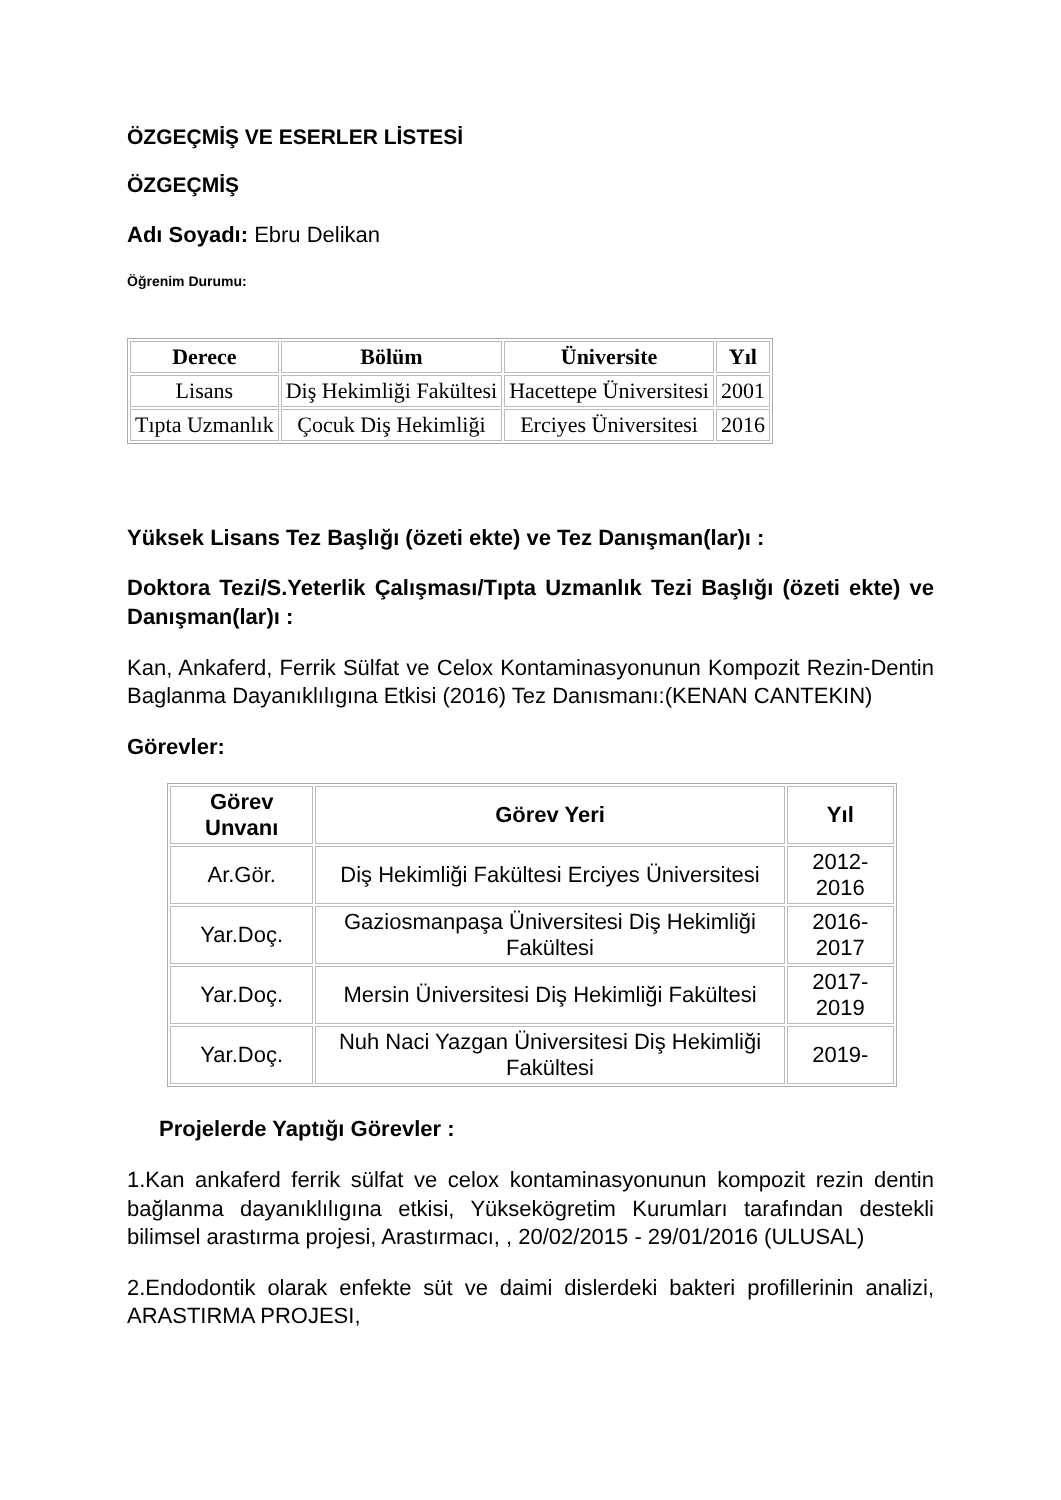ÖZGEÇMİŞ VE ESERLER LİSTESİ
ÖZGEÇMİŞ
Adı Soyadı: Ebru Delikan
Öğrenim Durumu:
| Derece | Bölüm | Üniversite | Yıl |
| --- | --- | --- | --- |
| Lisans | Diş Hekimliği Fakültesi | Hacettepe Üniversitesi | 2001 |
| Tıpta Uzmanlık | Çocuk Diş Hekimliği | Erciyes Üniversitesi | 2016 |
Yüksek Lisans Tez Başlığı (özeti ekte) ve Tez Danışman(lar)ı :
Doktora Tezi/S.Yeterlik Çalışması/Tıpta Uzmanlık Tezi Başlığı (özeti ekte) ve Danışman(lar)ı :
Kan, Ankaferd, Ferrik Sülfat ve Celox Kontaminasyonunun Kompozit Rezin-Dentin Baglanma Dayanıklılıgına Etkisi (2016) Tez Danısmanı:(KENAN CANTEKIN)
Görevler:
| Görev Unvanı | Görev Yeri | Yıl |
| --- | --- | --- |
| Ar.Gör. | Diş Hekimliği Fakültesi Erciyes Üniversitesi | 2012-2016 |
| Yar.Doç. | Gaziosmanpaşa Üniversitesi Diş Hekimliği Fakültesi | 2016-2017 |
| Yar.Doç. | Mersin Üniversitesi Diş Hekimliği Fakültesi | 2017-2019 |
| Yar.Doç. | Nuh Naci Yazgan Üniversitesi Diş Hekimliği Fakültesi | 2019- |
Projelerde Yaptığı Görevler :
1.Kan ankaferd ferrik sülfat ve celox kontaminasyonunun kompozit rezin dentin bağlanma dayanıklılıgına etkisi, Yüksekögretim Kurumları tarafından destekli bilimsel arastırma projesi, Arastırmacı, , 20/02/2015 - 29/01/2016 (ULUSAL)
2.Endodontik olarak enfekte süt ve daimi dislerdeki bakteri profillerinin analizi, ARASTIRMA PROJESI,